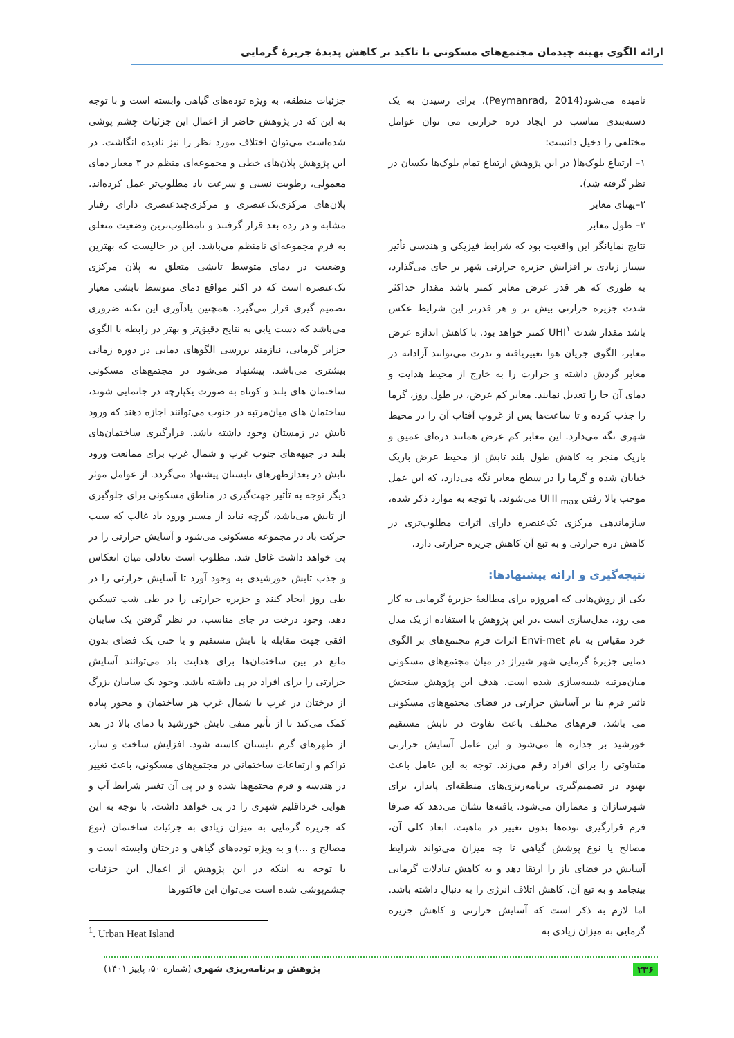ارائه الگوی بهینه چیدمان مجتمع‌های مسکونی با تاکید بر کاهش پدیدهٔ جزیرهٔ گرمایی
نامیده می‌شود(Peymanrad, 2014). برای رسیدن به یک دسته‌بندی مناسب در ایجاد دره حرارتی می توان عوامل مختلفی را دخیل دانست:
۱– ارتفاع بلوک‌ها( در این پژوهش ارتفاع تمام بلوک‌ها یکسان در نظر گرفته شد).
۲–پهنای معابر
۳– طول معابر
نتایج نمایانگر این واقعیت بود که شرایط فیزیکی و هندسی تأثیر بسیار زیادی بر افزایش جزیره حرارتی شهر بر جای می‌گذارد، به طوری که هر قدر عرض معابر کمتر باشد مقدار حداکثر شدت جزیره حرارتی بیش تر و هر قدرتر این شرایط عکس باشد مقدار شدت UHI<sup>۱</sup> کمتر خواهد بود. با کاهش اندازه عرض معابر، الگوی جریان هوا تغییریافته و ندرت می‌توانند آزادانه در معابر گردش داشته و حرارت را به خارج از محیط هدایت و دمای آن جا را تعدیل نمایند. معابر کم عرض، در طول روز، گرما را جذب کرده و تا ساعت‌ها پس از غروب آفتاب آن را در محیط شهری نگه می‌دارد. این معابر کم عرض همانند دره‌ای عمیق و باریک منجر به کاهش طول بلند تابش از محیط عرض باریک خیابان شده و گرما را در سطح معابر نگه می‌دارد، که این عمل موجب بالا رفتن UHI <sub>max</sub> می‌شوند. با توجه به موارد ذکر شده، سازماندهی مرکزی تک‌عنصره دارای اثرات مطلوب‌تری در کاهش دره حرارتی و به تبع آن کاهش جزیره حرارتی دارد.
نتیجه‌گیری و ارائه پیشنهادها:
یکی از روش‌هایی که امروزه برای مطالعهٔ جزیرهٔ گرمایی به کار می رود، مدل‌سازی است .در این پژوهش با استفاده از یک مدل خرد مقیاس به نام Envi-met اثرات فرم مجتمع‌های بر الگوی دمایی جزیرهٔ گرمایی شهر شیراز در میان مجتمع‌های مسکونی میان‌مرتبه شبیه‌سازی شده است. هدف این پژوهش سنجش تاثیر فرم بنا بر آسایش حرارتی در فضای مجتمع‌های مسکونی می باشد، فرم‌های مختلف باعث تفاوت در تابش مستقیم خورشید بر جداره ها می‌شود و این عامل آسایش حرارتی متفاوتی را برای افراد رقم می‌زند. توجه به این عامل باعث بهبود در تصمیم‌گیری برنامه‌ریزی‌های منطقه‌ای پایدار، برای شهرسازان و معماران می‌شود. یافته‌ها نشان می‌دهد که صرفا فرم قرارگیری توده‌ها بدون تغییر در ماهیت، ابعاد کلی آن، مصالح یا نوع پوشش گیاهی تا چه میزان می‌تواند شرایط آسایش در فضای باز را ارتقا دهد و به کاهش تبادلات گرمایی بینجامد و به تبع آن، کاهش اتلاف انرژی را به دنبال داشته باشد. اما لازم به ذکر است که آسایش حرارتی و کاهش جزیره گرمایی به میزان زیادی به
جزئیات منطقه، به ویژه توده‌های گیاهی وابسته است و با توجه به این که در پژوهش حاضر از اعمال این جزئیات چشم پوشی شده‌است می‌توان اختلاف مورد نظر را نیز نادیده انگاشت. در این پژوهش پلان‌های خطی و مجموعه‌ای منظم در ۳ معیار دمای معمولی، رطوبت نسبی و سرعت باد مطلوب‌تر عمل کرده‌اند. پلان‌های مرکزی‌تک‌عنصری و مرکزی‌چندعنصری دارای رفتار مشابه و در رده بعد قرار گرفتند و نامطلوب‌ترین وضعیت متعلق به فرم مجموعه‌ای نامنظم می‌باشد. این در حالیست که بهترین وضعیت در دمای متوسط تابشی متعلق به پلان مرکزی تک‌عنصره است که در اکثر مواقع دمای متوسط تابشی معیار تصمیم گیری قرار می‌گیرد. همچنین یادآوری این نکته ضروری می‌باشد که دست یابی به نتایج دقیق‌تر و بهتر در رابطه با الگوی جزایر گرمایی، نیازمند بررسی الگوهای دمایی در دوره زمانی بیشتری می‌باشد. پیشنهاد می‌شود در مجتمع‌های مسکونی ساختمان های بلند و کوتاه به صورت یکپارچه در جانمایی شوند، ساختمان های میان‌مرتبه در جنوب می‌توانند اجازه دهند که ورود تابش در زمستان وجود داشته باشد. قرارگیری ساختمان‌های بلند در جبهه‌های جنوب غرب و شمال غرب برای ممانعت ورود تابش در بعدازظهرهای تابستان پیشنهاد می‌گردد. از عوامل موثر دیگر توجه به تأثیر جهت‌گیری در مناطق مسکونی برای جلوگیری از تابش می‌باشد، گرچه نباید از مسیر ورود باد غالب که سبب حرکت باد در مجموعه مسکونی می‌شود و آسایش حرارتی را در پی خواهد داشت غافل شد. مطلوب است تعادلی میان انعکاس و جذب تابش خورشیدی به وجود آورد تا آسایش حرارتی را در طی روز ایجاد کنند و جزیره حرارتی را در طی شب تسکین دهد. وجود درخت در جای مناسب، در نظر گرفتن یک سایبان افقی جهت مقابله با تابش مستقیم و یا حتی یک فضای بدون مانع در بین ساختمان‌ها برای هدایت باد می‌توانند آسایش حرارتی را برای افراد در پی داشته باشد. وجود یک سایبان بزرگ از درختان در غرب یا شمال غرب هر ساختمان و محور پیاده کمک می‌کند تا از تأثیر منفی تابش خورشید با دمای بالا در بعد از ظهرهای گرم تابستان کاسته شود. افزایش ساخت و ساز، تراکم و ارتفاعات ساختمانی در مجتمع‌های مسکونی، باعث تغییر در هندسه و فرم مجتمع‌ها شده و در پی آن تغییر شرایط آب و هوایی خرداقلیم شهری را در پی خواهد داشت. با توجه به این که جزیره گرمایی به میزان زیادی به جزئیات ساختمان (نوع مصالح و ...) و به ویژه توده‌های گیاهی و درختان وابسته است و با توجه به اینکه در این پژوهش از اعمال این جزئیات چشم‌پوشی شده است می‌توان این فاکتورها
<sup>1</sup>. Urban Heat Island
۲۳۶ پژوهش و برنامه‌ریزی شهری (شماره ۵۰، پاییز ۱۴۰۱)